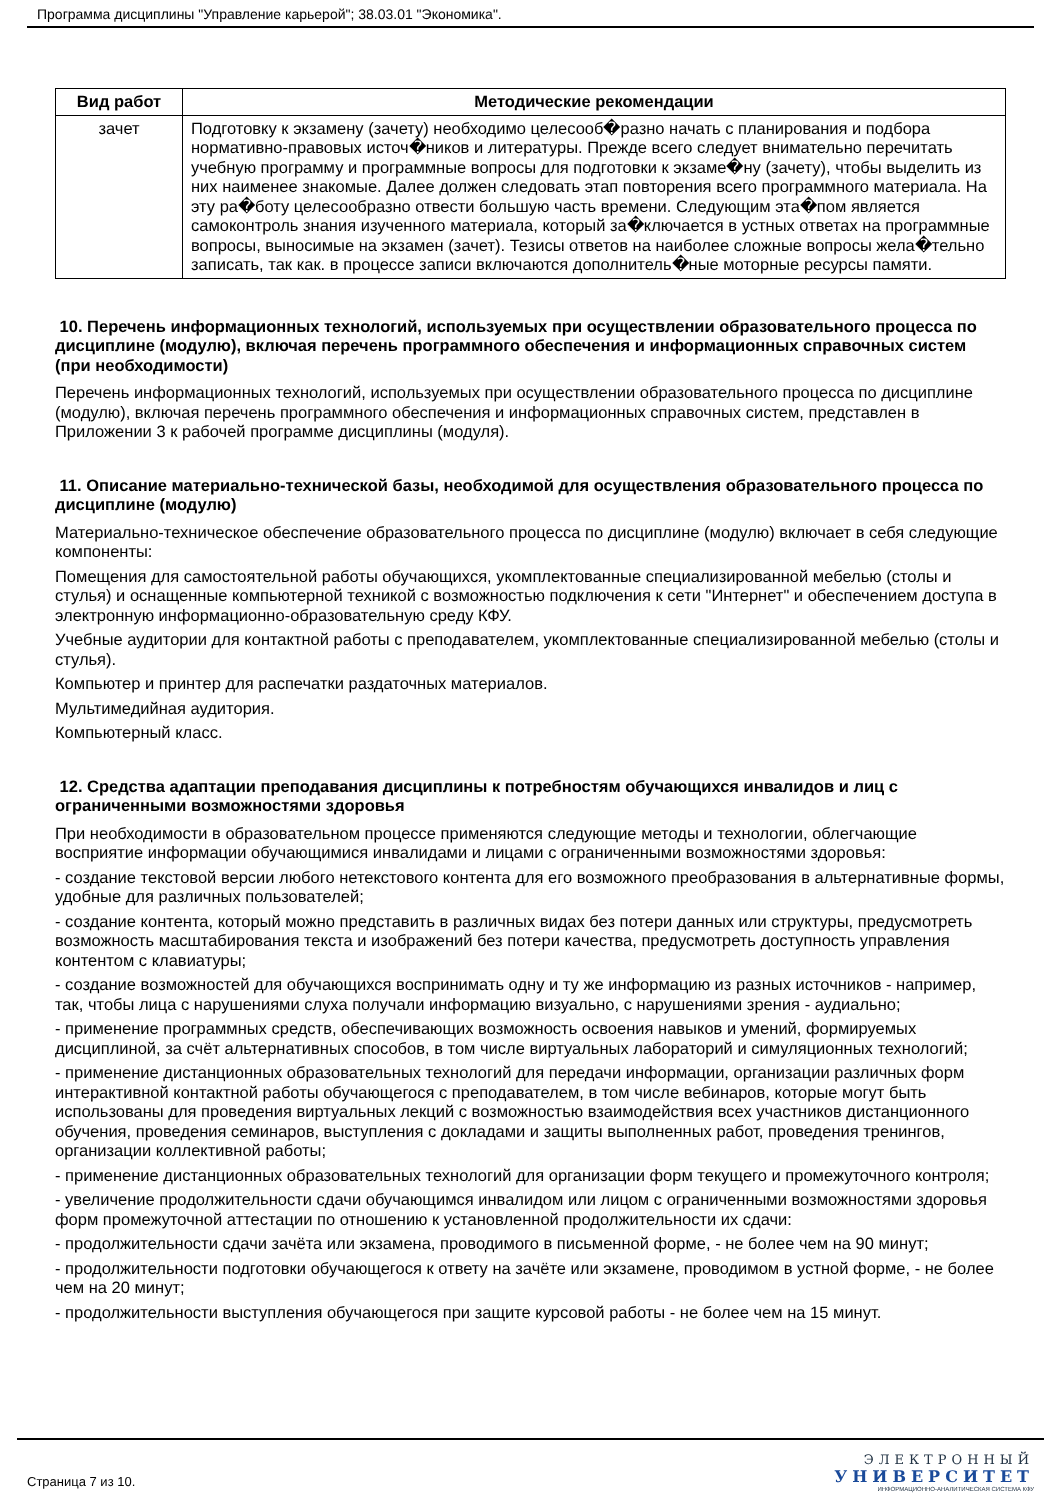Программа дисциплины "Управление карьерой"; 38.03.01 "Экономика".
| Вид работ | Методические рекомендации |
| --- | --- |
| зачет | Подготовку к экзамену (зачету) необходимо целесооб�разно начать с планирования и подбора нормативно-правовых источ�ников и литературы. Прежде всего следует внимательно перечитать учебную программу и программные вопросы для подготовки к экзаме�ну (зачету), чтобы выделить из них наименее знакомые. Далее должен следовать этап повторения всего программного материала. На эту ра�боту целесообразно отвести большую часть времени. Следующим эта�пом является самоконтроль знания изученного материала, который за�ключается в устных ответах на программные вопросы, выносимые на экзамен (зачет). Тезисы ответов на наиболее сложные вопросы жела�тельно записать, так как. в процессе записи включаются дополнитель�ные моторные ресурсы памяти. |
10. Перечень информационных технологий, используемых при осуществлении образовательного процесса по дисциплине (модулю), включая перечень программного обеспечения и информационных справочных систем (при необходимости)
Перечень информационных технологий, используемых при осуществлении образовательного процесса по дисциплине (модулю), включая перечень программного обеспечения и информационных справочных систем, представлен в Приложении 3 к рабочей программе дисциплины (модуля).
11. Описание материально-технической базы, необходимой для осуществления образовательного процесса по дисциплине (модулю)
Материально-техническое обеспечение образовательного процесса по дисциплине (модулю) включает в себя следующие компоненты:
Помещения для самостоятельной работы обучающихся, укомплектованные специализированной мебелью (столы и стулья) и оснащенные компьютерной техникой с возможностью подключения к сети "Интернет" и обеспечением доступа в электронную информационно-образовательную среду КФУ.
Учебные аудитории для контактной работы с преподавателем, укомплектованные специализированной мебелью (столы и стулья).
Компьютер и принтер для распечатки раздаточных материалов.
Мультимедийная аудитория.
Компьютерный класс.
12. Средства адаптации преподавания дисциплины к потребностям обучающихся инвалидов и лиц с ограниченными возможностями здоровья
При необходимости в образовательном процессе применяются следующие методы и технологии, облегчающие восприятие информации обучающимися инвалидами и лицами с ограниченными возможностями здоровья:
- создание текстовой версии любого нетекстового контента для его возможного преобразования в альтернативные формы, удобные для различных пользователей;
- создание контента, который можно представить в различных видах без потери данных или структуры, предусмотреть возможность масштабирования текста и изображений без потери качества, предусмотреть доступность управления контентом с клавиатуры;
- создание возможностей для обучающихся воспринимать одну и ту же информацию из разных источников - например, так, чтобы лица с нарушениями слуха получали информацию визуально, с нарушениями зрения - аудиально;
- применение программных средств, обеспечивающих возможность освоения навыков и умений, формируемых дисциплиной, за счёт альтернативных способов, в том числе виртуальных лабораторий и симуляционных технологий;
- применение дистанционных образовательных технологий для передачи информации, организации различных форм интерактивной контактной работы обучающегося с преподавателем, в том числе вебинаров, которые могут быть использованы для проведения виртуальных лекций с возможностью взаимодействия всех участников дистанционного обучения, проведения семинаров, выступления с докладами и защиты выполненных работ, проведения тренингов, организации коллективной работы;
- применение дистанционных образовательных технологий для организации форм текущего и промежуточного контроля;
- увеличение продолжительности сдачи обучающимся инвалидом или лицом с ограниченными возможностями здоровья форм промежуточной аттестации по отношению к установленной продолжительности их сдачи:
- продолжительности сдачи зачёта или экзамена, проводимого в письменной форме, - не более чем на 90 минут;
- продолжительности подготовки обучающегося к ответу на зачёте или экзамене, проводимом в устной форме, - не более чем на 20 минут;
- продолжительности выступления обучающегося при защите курсовой работы - не более чем на 15 минут.
Страница 7 из 10.
ЭЛЕКТРОННЫЙ
УНИВЕРСИТЕТ
ИНФОРМАЦИОННО-АНАЛИТИЧЕСКАЯ СИСТЕМА КФУ